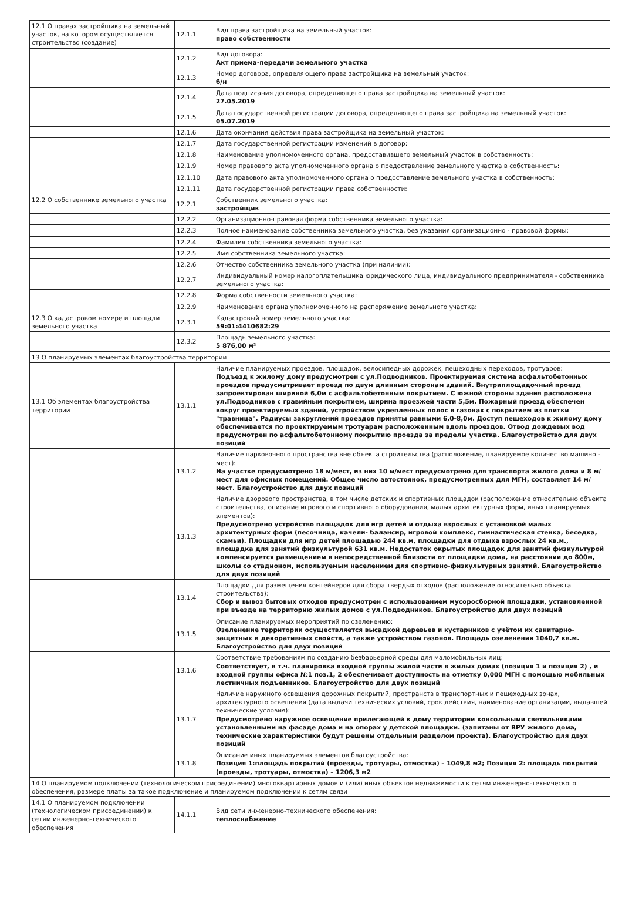| 12.1 О правах застройщика на земельный участок, на котором осуществляется строительство (создание) | 12.1.1 | Вид права застройщика на земельный участок: право собственности |
| | 12.1.2 | Вид договора: Акт приема-передачи земельного участка |
| | 12.1.3 | Номер договора, определяющего права застройщика на земельный участок: б/н |
| | 12.1.4 | Дата подписания договора, определяющего права застройщика на земельный участок: 27.05.2019 |
| | 12.1.5 | Дата государственной регистрации договора, определяющего права застройщика на земельный участок: 05.07.2019 |
| | 12.1.6 | Дата окончания действия права застройщика на земельный участок: |
| | 12.1.7 | Дата государственной регистрации изменений в договор: |
| | 12.1.8 | Наименование уполномоченного органа, предоставившего земельный участок в собственность: |
| | 12.1.9 | Номер правового акта уполномоченного органа о предоставление земельного участка в собственность: |
| | 12.1.10 | Дата правового акта уполномоченного органа о предоставление земельного участка в собственность: |
| | 12.1.11 | Дата государственной регистрации права собственности: |
| 12.2 О собственнике земельного участка | 12.2.1 | Собственник земельного участка: застройщик |
| | 12.2.2 | Организационно-правовая форма собственника земельного участка: |
| | 12.2.3 | Полное наименование собственника земельного участка, без указания организационно - правовой формы: |
| | 12.2.4 | Фамилия собственника земельного участка: |
| | 12.2.5 | Имя собственника земельного участка: |
| | 12.2.6 | Отчество собственника земельного участка (при наличии): |
| | 12.2.7 | Индивидуальный номер налогоплательщика юридического лица, индивидуального предпринимателя - собственника земельного участка: |
| | 12.2.8 | Форма собственности земельного участка: |
| | 12.2.9 | Наименование органа уполномоченного на распоряжение земельного участка: |
| 12.3 О кадастровом номере и площади земельного участка | 12.3.1 | Кадастровый номер земельного участка: 59:01:4410682:29 |
| | 12.3.2 | Площадь земельного участка: 5 876,00 м² |
| 13 О планируемых элементах благоустройства территории | | |
| 13.1 Об элементах благоустройства территории | 13.1.1 | Наличие планируемых проездов, площадок, велосипедных дорожек, пешеходных переходов, тротуаров: Подъезд к жилому дому предусмотрен с ул.Подводников. Проектируемая система асфальтобетонных проездов предусматривает проезд по двум длинным сторонам зданий. Внутриплощадочный проезд запроектирован шириной 6,0м с асфальтобетонным покрытием. С южной стороны здания расположена ул.Подводников с гравийным покрытием, ширина проезжей части 5,5м. Пожарный проезд обеспечен вокруг проектируемых зданий, устройством укрепленных полос в газонах с покрытием из плитки "травница". Радиусы закруглений проездов приняты равными 6,0-8,0м. Доступ пешеходов к жилому дому обеспечивается по проектируемым тротуарам расположенным вдоль проездов. Отвод дождевых вод предусмотрен по асфальтобетонному покрытию проезда за пределы участка. Благоустройство для двух позиций |
| | 13.1.2 | Наличие парковочного пространства вне объекта строительства (расположение, планируемое количество машино - мест): На участке предусмотрено 18 м/мест, из них 10 м/мест предусмотрено для транспорта жилого дома и 8 м/мест для офисных помещений. Общее число автостоянок, предусмотренных для МГН, составляет 14 м/мест. Благоустройство для двух позиций |
| | 13.1.3 | Наличие дворового пространства, в том числе детских и спортивных площадок (расположение относительно объекта строительства, описание игрового и спортивного оборудования, малых архитектурных форм, иных планируемых элементов): Предусмотрено устройство площадок для игр детей и отдыха взрослых с установкой малых архитектурных форм (песочница, качели- балансир, игровой комплекс, гимнастическая стенка, беседка, скамьи). Площадки для игр детей площадью 244 кв.м, площадки для отдыха взрослых 24 кв.м., площадка для занятий физкультурой 631 кв.м. Недостаток окрытых площадок для занятий физкультурой компенсируется размещением в непосредственной близости от площадки дома, на расстоянии до 800м, школы со стадионом, используемым населением для спортивно-физкультурных занятий. Благоустройство для двух позиций |
| | 13.1.4 | Площадки для размещения контейнеров для сбора твердых отходов (расположение относительно объекта строительства): Сбор и вывоз бытовых отходов предусмотрен с использованием мусоросборной площадки, установленной при въезде на территорию жилых домов с ул.Подводников. Благоустройство для двух позиций |
| | 13.1.5 | Описание планируемых мероприятий по озеленению: Озеленение территории осуществляется высадкой деревьев и кустарников с учётом их санитарно-защитных и декоративных свойств, а также устройством газонов. Площадь озеленения 1040,7 кв.м. Благоустройство для двух позиций |
| | 13.1.6 | Соответствие требованиям по созданию безбарьерной среды для маломобильных лиц: Соответствует, в т.ч. планировка входной группы жилой части в жилых домах (позиция 1 и позиция 2) , и входной группы офиса №1 поз.1, 2 обеспечивает доступность на отметку 0,000 МГН с помощью мобильных лестничных подъемников. Благоустройство для двух позиций |
| | 13.1.7 | Наличие наружного освещения дорожных покрытий, пространств в транспортных и пешеходных зонах, архитектурного освещения (дата выдачи технических условий, срок действия, наименование организации, выдавшей технические условия): Предусмотрено наружное освещение прилегающей к дому территории консольными светильниками установленными на фасаде дома и на опорах у детской площадки. (запитаны от ВРУ жилого дома, технические характеристики будут решены отдельным разделом проекта). Благоустройство для двух позиций |
| | 13.1.8 | Описание иных планируемых элементов благоустройства: Позиция 1:площадь покрытий (проезды, тротуары, отмостка) – 1049,8 м2; Позиция 2: площадь покрытий (проезды, тротуары, отмостка) – 1206,3 м2 |
| 14 О планируемом подключении (технологическом присоединении) многоквартирных домов и (или) иных объектов недвижимости к сетям инженерно-технического обеспечения, размере платы за такое подключение и планируемом подключении к сетям связи | | |
| 14.1 О планируемом подключении (технологическом присоединении) к сетям инженерно-технического обеспечения | 14.1.1 | Вид сети инженерно-технического обеспечения: теплоснабжение |